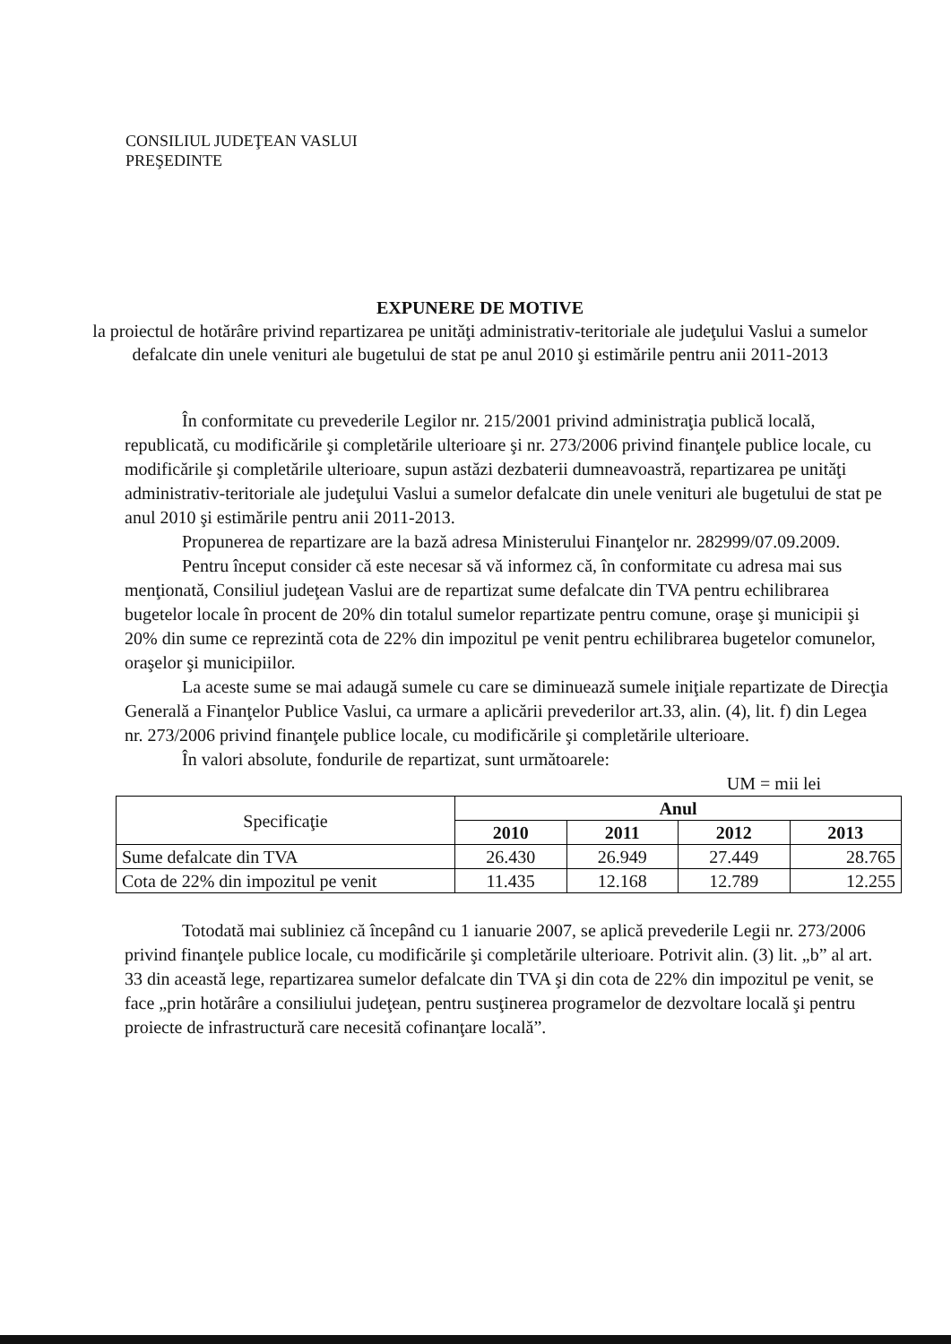CONSILIUL JUDEŢEAN VASLUI
PREŞEDINTE
EXPUNERE DE MOTIVE
la proiectul de hotărâre privind repartizarea pe unităţi administrativ-teritoriale ale judeţului Vaslui a sumelor defalcate din unele venituri ale bugetului de stat pe anul 2010 şi estimările pentru anii 2011-2013
În conformitate cu prevederile Legilor nr. 215/2001 privind administraţia publică locală, republicată, cu modificările şi completările ulterioare şi nr. 273/2006 privind finanţele publice locale, cu modificările şi completările ulterioare, supun astăzi dezbaterii dumneavoastră, repartizarea pe unităţi administrativ-teritoriale ale judeţului Vaslui a sumelor defalcate din unele venituri ale bugetului de stat pe anul 2010 şi estimările pentru anii 2011-2013.
Propunerea de repartizare are la bază adresa Ministerului Finanţelor nr. 282999/07.09.2009.
Pentru început consider că este necesar să vă informez că, în conformitate cu adresa mai sus menţionată, Consiliul judeţean Vaslui are de repartizat sume defalcate din TVA pentru echilibrarea bugetelor locale în procent de 20% din totalul sumelor repartizate pentru comune, oraşe şi municipii şi 20% din sume ce reprezintă cota de 22% din impozitul pe venit pentru echilibrarea bugetelor comunelor, oraşelor şi municipiilor.
La aceste sume se mai adaugă sumele cu care se diminuează sumele iniţiale repartizate de Direcţia Generală a Finanţelor Publice Vaslui, ca urmare a aplicării prevederilor art.33, alin. (4), lit. f) din Legea nr. 273/2006 privind finanţele publice locale, cu modificările şi completările ulterioare.
În valori absolute, fondurile de repartizat, sunt următoarele:
UM = mii lei
| Specificaţie | Anul | | | |
| | 2010 | 2011 | 2012 | 2013 |
| Sume defalcate din TVA | 26.430 | 26.949 | 27.449 | 28.765 |
| Cota de 22% din impozitul pe venit | 11.435 | 12.168 | 12.789 | 12.255 |
Totodată mai subliniez că începând cu 1 ianuarie 2007, se aplică prevederile Legii nr. 273/2006 privind finanţele publice locale, cu modificările şi completările ulterioare. Potrivit alin. (3) lit. „b” al art. 33 din această lege, repartizarea sumelor defalcate din TVA şi din cota de 22% din impozitul pe venit, se face „prin hotărâre a consiliului judeţean, pentru susţinerea programelor de dezvoltare locală şi pentru proiecte de infrastructură care necesită cofinanţare locală”.